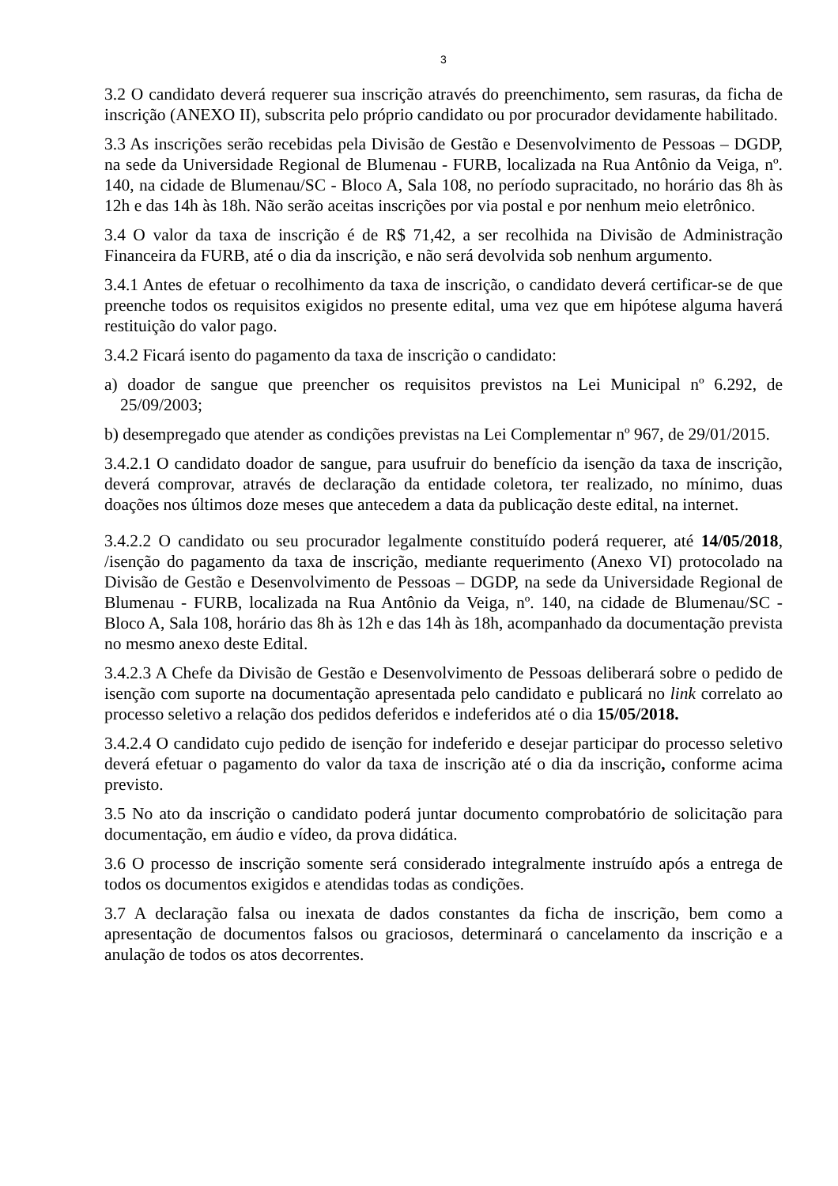3
3.2 O candidato deverá requerer sua inscrição através do preenchimento, sem rasuras, da ficha de inscrição (ANEXO II), subscrita pelo próprio candidato ou por procurador devidamente habilitado.
3.3 As inscrições serão recebidas pela Divisão de Gestão e Desenvolvimento de Pessoas – DGDP, na sede da Universidade Regional de Blumenau - FURB, localizada na Rua Antônio da Veiga, nº. 140, na cidade de Blumenau/SC - Bloco A, Sala 108, no período supracitado, no horário das 8h às 12h e das 14h às 18h. Não serão aceitas inscrições por via postal e por nenhum meio eletrônico.
3.4 O valor da taxa de inscrição é de R$ 71,42, a ser recolhida na Divisão de Administração Financeira da FURB, até o dia da inscrição, e não será devolvida sob nenhum argumento.
3.4.1 Antes de efetuar o recolhimento da taxa de inscrição, o candidato deverá certificar-se de que preenche todos os requisitos exigidos no presente edital, uma vez que em hipótese alguma haverá restituição do valor pago.
3.4.2 Ficará isento do pagamento da taxa de inscrição o candidato:
a) doador de sangue que preencher os requisitos previstos na Lei Municipal nº 6.292, de 25/09/2003;
b) desempregado que atender as condições previstas na Lei Complementar nº 967, de 29/01/2015.
3.4.2.1 O candidato doador de sangue, para usufruir do benefício da isenção da taxa de inscrição, deverá comprovar, através de declaração da entidade coletora, ter realizado, no mínimo, duas doações nos últimos doze meses que antecedem a data da publicação deste edital, na internet.
3.4.2.2 O candidato ou seu procurador legalmente constituído poderá requerer, até 14/05/2018, /isenção do pagamento da taxa de inscrição, mediante requerimento (Anexo VI) protocolado na Divisão de Gestão e Desenvolvimento de Pessoas – DGDP, na sede da Universidade Regional de Blumenau - FURB, localizada na Rua Antônio da Veiga, nº. 140, na cidade de Blumenau/SC - Bloco A, Sala 108, horário das 8h às 12h e das 14h às 18h, acompanhado da documentação prevista no mesmo anexo deste Edital.
3.4.2.3 A Chefe da Divisão de Gestão e Desenvolvimento de Pessoas deliberará sobre o pedido de isenção com suporte na documentação apresentada pelo candidato e publicará no link correlato ao processo seletivo a relação dos pedidos deferidos e indeferidos até o dia 15/05/2018.
3.4.2.4 O candidato cujo pedido de isenção for indeferido e desejar participar do processo seletivo deverá efetuar o pagamento do valor da taxa de inscrição até o dia da inscrição, conforme acima previsto.
3.5 No ato da inscrição o candidato poderá juntar documento comprobatório de solicitação para documentação, em áudio e vídeo, da prova didática.
3.6 O processo de inscrição somente será considerado integralmente instruído após a entrega de todos os documentos exigidos e atendidas todas as condições.
3.7 A declaração falsa ou inexata de dados constantes da ficha de inscrição, bem como a apresentação de documentos falsos ou graciosos, determinará o cancelamento da inscrição e a anulação de todos os atos decorrentes.